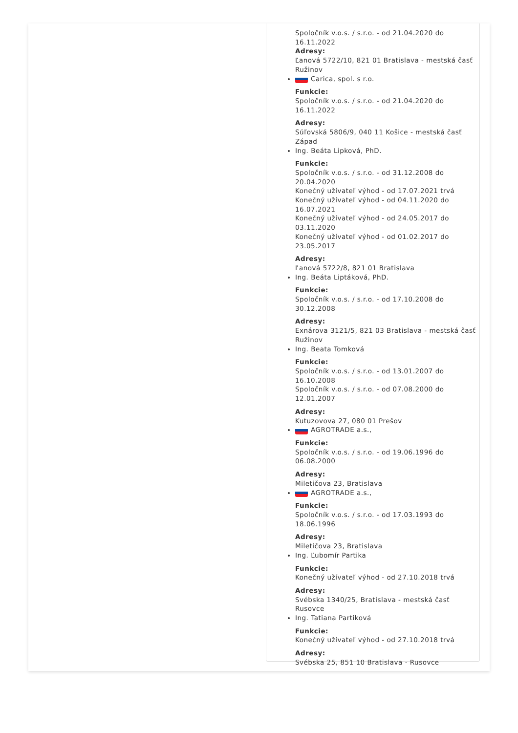Spoločník v.o.s. / s.r.o. - od 21.04.2020 do 16.11.2022
Adresy:
Ľanová 5722/10, 821 01 Bratislava - mestská časť Ružinov
Carica, spol. s r.o.
Funkcie:
Spoločník v.o.s. / s.r.o. - od 21.04.2020 do 16.11.2022
Adresy:
Súľovská 5806/9, 040 11 Košice - mestská časť Západ
Ing. Beáta Lipková, PhD.
Funkcie:
Spoločník v.o.s. / s.r.o. - od 31.12.2008 do 20.04.2020
Konečný užívateľ výhod - od 17.07.2021 trvá
Konečný užívateľ výhod - od 04.11.2020 do 16.07.2021
Konečný užívateľ výhod - od 24.05.2017 do 03.11.2020
Konečný užívateľ výhod - od 01.02.2017 do 23.05.2017
Adresy:
Ľanová 5722/8, 821 01 Bratislava
Ing. Beáta Liptáková, PhD.
Funkcie:
Spoločník v.o.s. / s.r.o. - od 17.10.2008 do 30.12.2008
Adresy:
Exnárova 3121/5, 821 03 Bratislava - mestská časť Ružinov
Ing. Beata Tomková
Funkcie:
Spoločník v.o.s. / s.r.o. - od 13.01.2007 do 16.10.2008
Spoločník v.o.s. / s.r.o. - od 07.08.2000 do 12.01.2007
Adresy:
Kutuzovova 27, 080 01 Prešov
AGROTRADE a.s.,
Funkcie:
Spoločník v.o.s. / s.r.o. - od 19.06.1996 do 06.08.2000
Adresy:
Miletičova 23, Bratislava
AGROTRADE a.s.,
Funkcie:
Spoločník v.o.s. / s.r.o. - od 17.03.1993 do 18.06.1996
Adresy:
Miletičova 23, Bratislava
Ing. Ľubomír Partika
Funkcie:
Konečný užívateľ výhod - od 27.10.2018 trvá
Adresy:
Svébska 1340/25, Bratislava - mestská časť Rusovce
Ing. Tatiana Partiková
Funkcie:
Konečný užívateľ výhod - od 27.10.2018 trvá
Adresy:
Svébska 25, 851 10 Bratislava - Rusovce